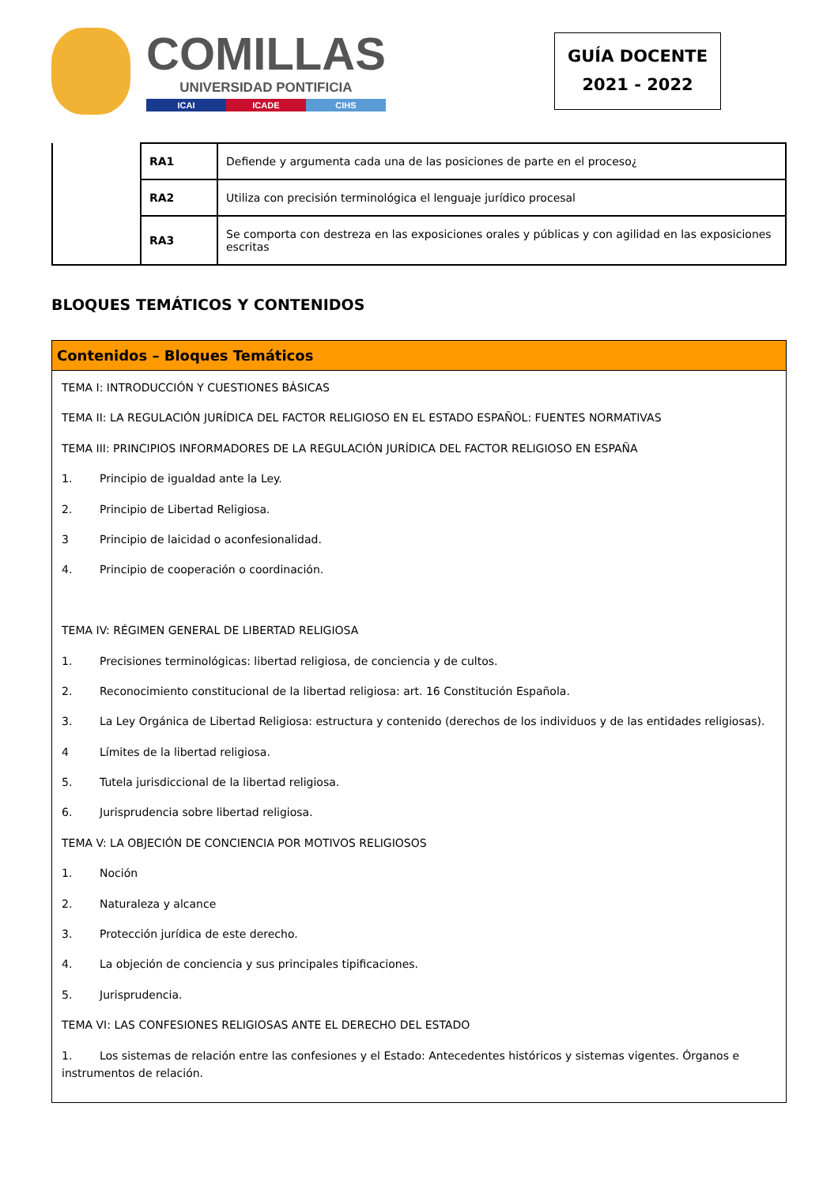COMILLAS
UNIVERSIDAD PONTIFICIA
ICAI ICADE CIHS
GUÍA DOCENTE
2021 - 2022
| | RA1 | Defiende y argumenta cada una de las posiciones de parte en el proceso¿ |
| | RA2 | Utiliza con precisión terminológica el lenguaje jurídico procesal |
| | RA3 | Se comporta con destreza en las exposiciones orales y públicas y con agilidad en las exposiciones escritas |
BLOQUES TEMÁTICOS Y CONTENIDOS
Contenidos – Bloques Temáticos
TEMA I: INTRODUCCIÓN Y CUESTIONES BÁSICAS
TEMA II: LA REGULACIÓN JURÍDICA DEL FACTOR RELIGIOSO EN EL ESTADO ESPAÑOL: FUENTES NORMATIVAS
TEMA III: PRINCIPIOS INFORMADORES DE LA REGULACIÓN JURÍDICA DEL FACTOR RELIGIOSO EN ESPAÑA
1. Principio de igualdad ante la Ley.
2. Principio de Libertad Religiosa.
3 Principio de laicidad o aconfesionalidad.
4. Principio de cooperación o coordinación.
TEMA IV: RÉGIMEN GENERAL DE LIBERTAD RELIGIOSA
1. Precisiones terminológicas: libertad religiosa, de conciencia y de cultos.
2. Reconocimiento constitucional de la libertad religiosa: art. 16 Constitución Española.
3. La Ley Orgánica de Libertad Religiosa: estructura y contenido (derechos de los individuos y de las entidades religiosas).
4 Límites de la libertad religiosa.
5. Tutela jurisdiccional de la libertad religiosa.
6. Jurisprudencia sobre libertad religiosa.
TEMA V: LA OBJECIÓN DE CONCIENCIA POR MOTIVOS RELIGIOSOS
1. Noción
2. Naturaleza y alcance
3. Protección jurídica de este derecho.
4. La objeción de conciencia y sus principales tipificaciones.
5. Jurisprudencia.
TEMA VI: LAS CONFESIONES RELIGIOSAS ANTE EL DERECHO DEL ESTADO
1. Los sistemas de relación entre las confesiones y el Estado: Antecedentes históricos y sistemas vigentes. Órganos e instrumentos de relación.